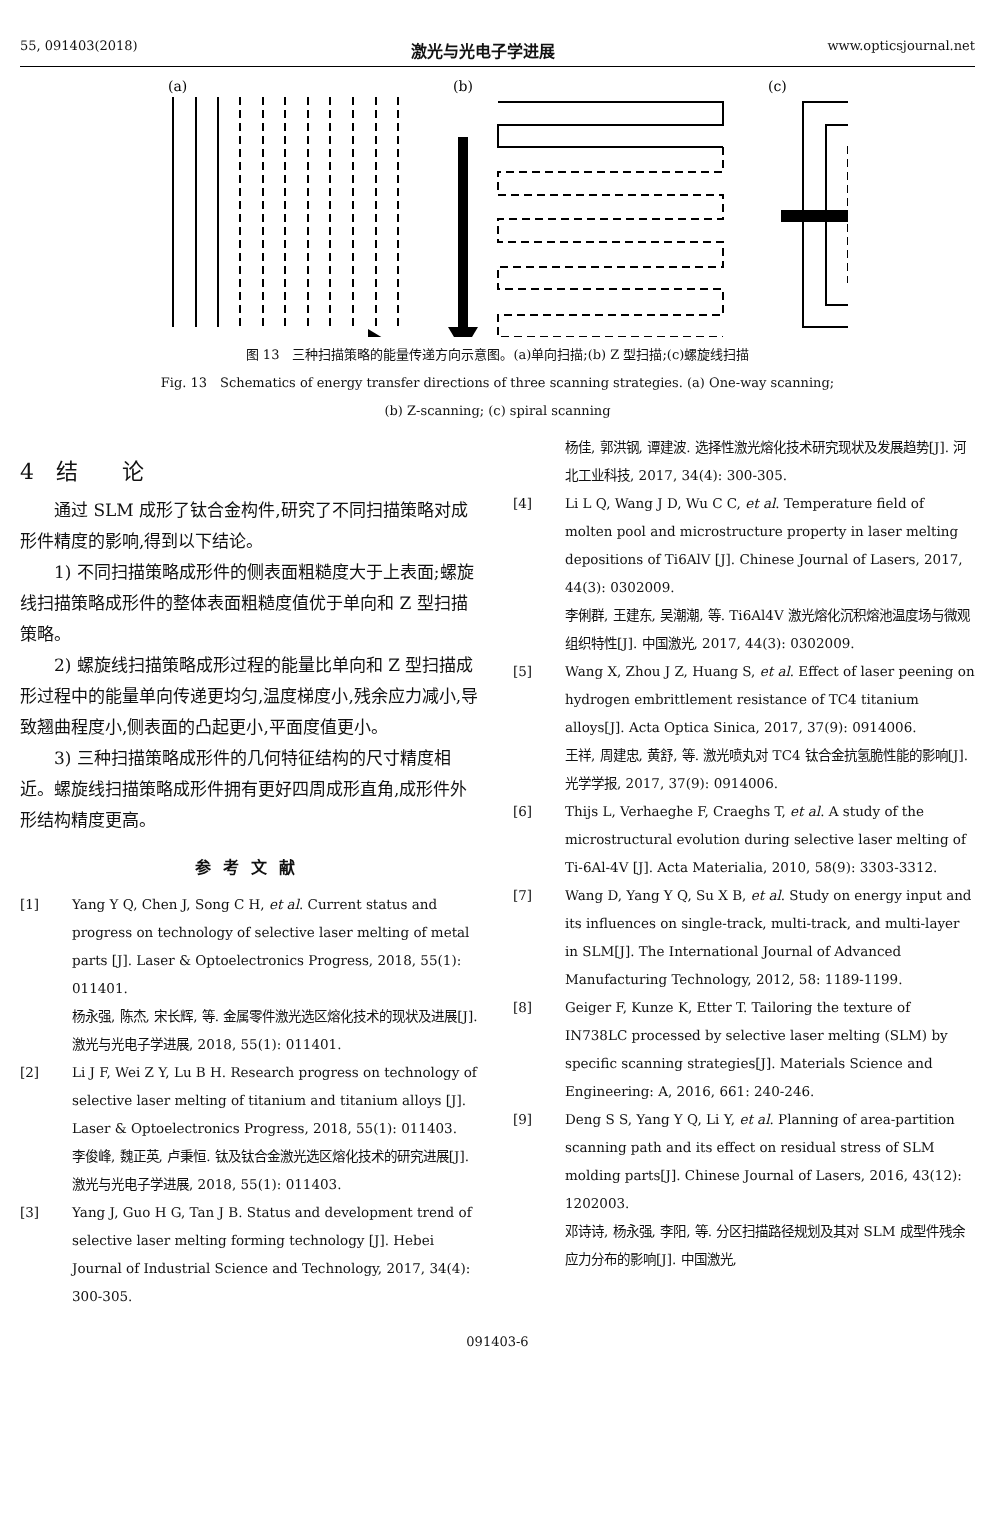55, 091403(2018) 激光与光电子学进展 www.opticsjournal.net
(a)
(b)
(c)
图 13　三种扫描策略的能量传递方向示意图。(a)单向扫描;(b) Z 型扫描;(c)螺旋线扫描
Fig. 13　Schematics of energy transfer directions of three scanning strategies. (a) One-way scanning;
(b) Z-scanning; (c) spiral scanning
4　结　　论
通过 SLM 成形了钛合金构件,研究了不同扫描策略对成形件精度的影响,得到以下结论。
1) 不同扫描策略成形件的侧表面粗糙度大于上表面;螺旋线扫描策略成形件的整体表面粗糙度值优于单向和 Z 型扫描策略。
2) 螺旋线扫描策略成形过程的能量比单向和 Z 型扫描成形过程中的能量单向传递更均匀,温度梯度小,残余应力减小,导致翘曲程度小,侧表面的凸起更小,平面度值更小。
3) 三种扫描策略成形件的几何特征结构的尺寸精度相近。螺旋线扫描策略成形件拥有更好四周成形直角,成形件外形结构精度更高。
参考文献
[1] Yang Y Q, Chen J, Song C H, et al. Current status and progress on technology of selective laser melting of metal parts [J]. Laser & Optoelectronics Progress, 2018, 55(1): 011401.
杨永强, 陈杰, 宋长辉, 等. 金属零件激光选区熔化技术的现状及进展[J]. 激光与光电子学进展, 2018, 55(1): 011401.
[2] Li J F, Wei Z Y, Lu B H. Research progress on technology of selective laser melting of titanium and titanium alloys [J]. Laser & Optoelectronics Progress, 2018, 55(1): 011403.
李俊峰, 魏正英, 卢秉恒. 钛及钛合金激光选区熔化技术的研究进展[J]. 激光与光电子学进展, 2018, 55(1): 011403.
[3] Yang J, Guo H G, Tan J B. Status and development trend of selective laser melting forming technology [J]. Hebei Journal of Industrial Science and Technology, 2017, 34(4): 300-305.
杨佳, 郭洪钢, 谭建波. 选择性激光熔化技术研究现状及发展趋势[J]. 河北工业科技, 2017, 34(4): 300-305.
[4] Li L Q, Wang J D, Wu C C, et al. Temperature field of molten pool and microstructure property in laser melting depositions of Ti6AlV [J]. Chinese Journal of Lasers, 2017, 44(3): 0302009.
李俐群, 王建东, 吴潮潮, 等. Ti6Al4V 激光熔化沉积熔池温度场与微观组织特性[J]. 中国激光, 2017, 44(3): 0302009.
[5] Wang X, Zhou J Z, Huang S, et al. Effect of laser peening on hydrogen embrittlement resistance of TC4 titanium alloys[J]. Acta Optica Sinica, 2017, 37(9): 0914006.
王祥, 周建忠, 黄舒, 等. 激光喷丸对 TC4 钛合金抗氢脆性能的影响[J]. 光学学报, 2017, 37(9): 0914006.
[6] Thijs L, Verhaeghe F, Craeghs T, et al. A study of the microstructural evolution during selective laser melting of Ti-6Al-4V [J]. Acta Materialia, 2010, 58(9): 3303-3312.
[7] Wang D, Yang Y Q, Su X B, et al. Study on energy input and its influences on single-track, multi-track, and multi-layer in SLM[J]. The International Journal of Advanced Manufacturing Technology, 2012, 58: 1189-1199.
[8] Geiger F, Kunze K, Etter T. Tailoring the texture of IN738LC processed by selective laser melting (SLM) by specific scanning strategies[J]. Materials Science and Engineering: A, 2016, 661: 240-246.
[9] Deng S S, Yang Y Q, Li Y, et al. Planning of area-partition scanning path and its effect on residual stress of SLM molding parts[J]. Chinese Journal of Lasers, 2016, 43(12): 1202003.
邓诗诗, 杨永强, 李阳, 等. 分区扫描路径规划及其对 SLM 成型件残余应力分布的影响[J]. 中国激光,
091403-6